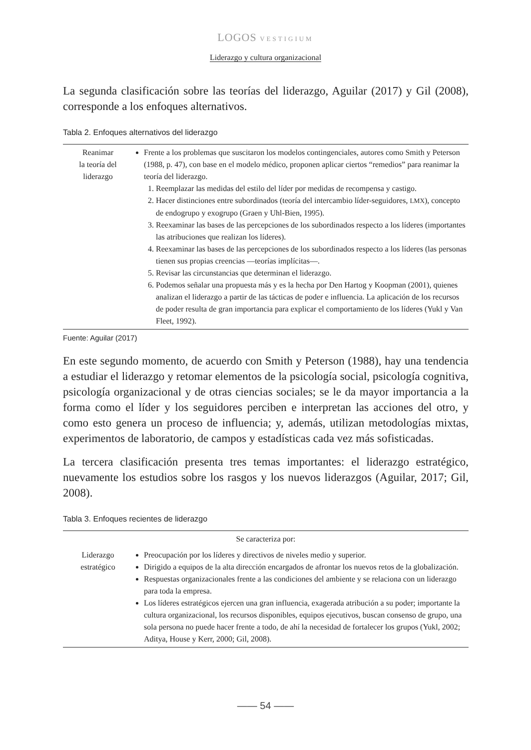LOGOS VESTIGIUM
Liderazgo y cultura organizacional
La segunda clasificación sobre las teorías del liderazgo, Aguilar (2017) y Gil (2008), corresponde a los enfoques alternativos.
Tabla 2. Enfoques alternativos del liderazgo
| Reanimar la teoría del liderazgo | Frente a los problemas que suscitaron los modelos contingenciales, autores como Smith y Peterson (1988, p. 47), con base en el modelo médico, proponen aplicar ciertos “remedios” para reanimar la teoría del liderazgo. 1. Reemplazar las medidas del estilo del líder por medidas de recompensa y castigo. 2. Hacer distinciones entre subordinados (teoría del intercambio líder-seguidores, LMX ), concepto de endogrupo y exogrupo (Graen y Uhl-Bien, 1995). 3. Reexaminar las bases de las percepciones de los subordinados respecto a los líderes (importantes las atribuciones que realizan los líderes). 4. Reexaminar las bases de las percepciones de los subordinados respecto a los líderes (las personas tienen sus propias creencias —teorías implícitas—. 5. Revisar las circunstancias que determinan el liderazgo. 6. Podemos señalar una propuesta más y es la hecha por Den Hartog y Koopman (2001), quienes analizan el liderazgo a partir de las tácticas de poder e influencia. La aplicación de los recursos de poder resulta de gran importancia para explicar el comportamiento de los líderes (Yukl y Van Fleet, 1992). |
Fuente: Aguilar (2017)
En este segundo momento, de acuerdo con Smith y Peterson (1988), hay una tendencia a estudiar el liderazgo y retomar elementos de la psicología social, psicología cognitiva, psicología organizacional y de otras ciencias sociales; se le da mayor importancia a la forma como el líder y los seguidores perciben e interpretan las acciones del otro, y como esto genera un proceso de influencia; y, además, utilizan metodologías mixtas, experimentos de laboratorio, de campos y estadísticas cada vez más sofisticadas.
La tercera clasificación presenta tres temas importantes: el liderazgo estratégico, nuevamente los estudios sobre los rasgos y los nuevos liderazgos (Aguilar, 2017; Gil, 2008).
Tabla 3. Enfoques recientes de liderazgo
| | Se caracteriza por: |
| Liderazgo estratégico | Preocupación por los líderes y directivos de niveles medio y superior. Dirigido a equipos de la alta dirección encargados de afrontar los nuevos retos de la globalización. Respuestas organizacionales frente a las condiciones del ambiente y se relaciona con un liderazgo para toda la empresa. Los líderes estratégicos ejercen una gran influencia, exagerada atribución a su poder; importante la cultura organizacional, los recursos disponibles, equipos ejecutivos, buscan consenso de grupo, una sola persona no puede hacer frente a todo, de ahí la necesidad de fortalecer los grupos (Yukl, 2002; Aditya, House y Kerr, 2000; Gil, 2008). |
—— 54 ——